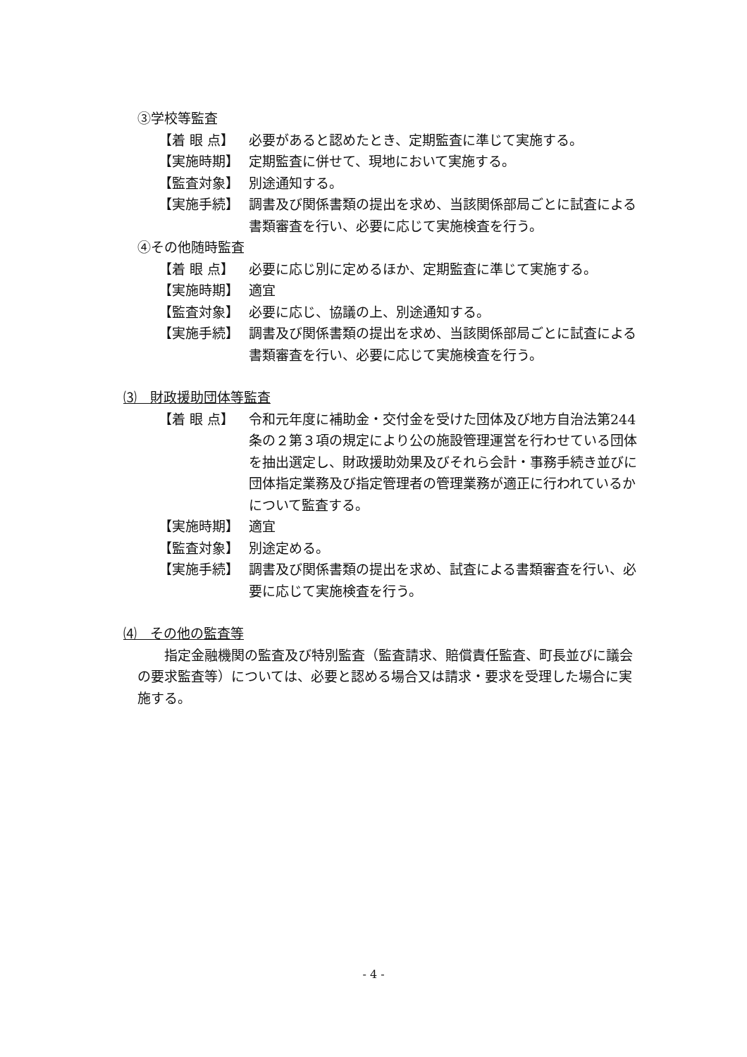③学校等監査
【着 眼 点】 必要があると認めたとき、定期監査に準じて実施する。
【実施時期】 定期監査に併せて、現地において実施する。
【監査対象】 別途通知する。
【実施手続】 調書及び関係書類の提出を求め、当該関係部局ごとに試査による書類審査を行い、必要に応じて実施検査を行う。
④その他随時監査
【着 眼 点】 必要に応じ別に定めるほか、定期監査に準じて実施する。
【実施時期】 適宜
【監査対象】 必要に応じ、協議の上、別途通知する。
【実施手続】 調書及び関係書類の提出を求め、当該関係部局ごとに試査による書類審査を行い、必要に応じて実施検査を行う。
⑶　財政援助団体等監査
【着 眼 点】 令和元年度に補助金・交付金を受けた団体及び地方自治法第244条の２第３項の規定により公の施設管理運営を行わせている団体を抽出選定し、財政援助効果及びそれら会計・事務手続き並びに団体指定業務及び指定管理者の管理業務が適正に行われているかについて監査する。
【実施時期】 適宜
【監査対象】 別途定める。
【実施手続】 調書及び関係書類の提出を求め、試査による書類審査を行い、必要に応じて実施検査を行う。
⑷　その他の監査等
指定金融機関の監査及び特別監査（監査請求、賠償責任監査、町長並びに議会の要求監査等）については、必要と認める場合又は請求・要求を受理した場合に実施する。
- 4 -